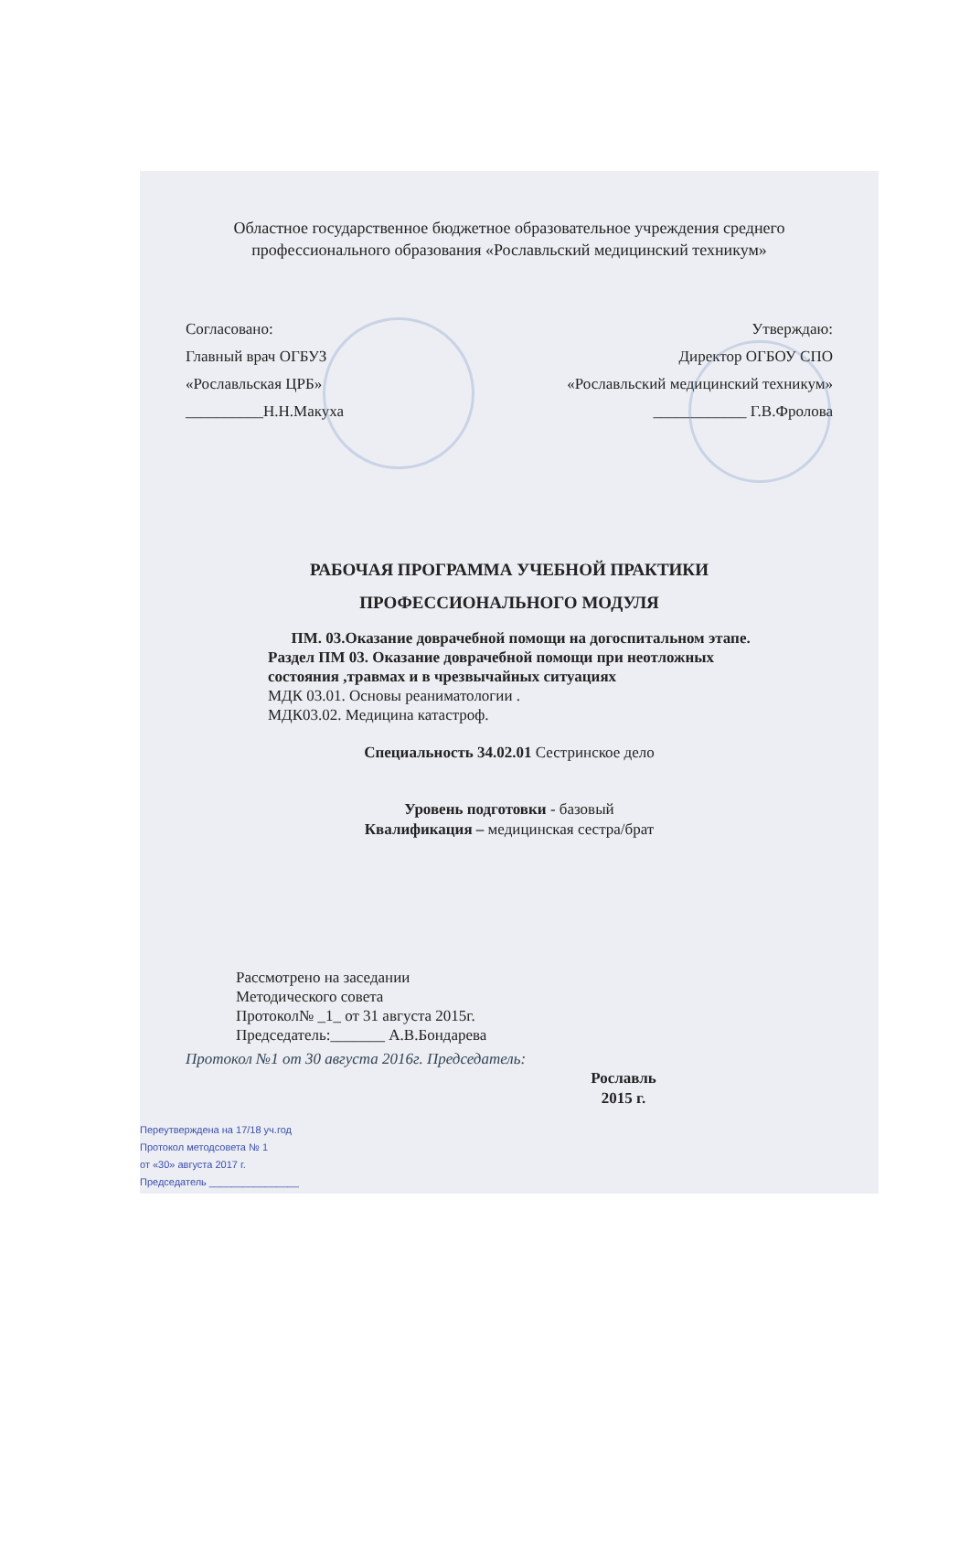Областное государственное бюджетное образовательное учреждения среднего
профессионального образования «Рославльский медицинский техникум»
Согласовано:
Главный врач ОГБУЗ
«Рославльская ЦРБ»
__________Н.Н.Макуха
Утверждаю:
Директор ОГБОУ СПО
«Рославльский медицинский техникум»
____________ Г.В.Фролова
РАБОЧАЯ ПРОГРАММА УЧЕБНОЙ ПРАКТИКИ
ПРОФЕССИОНАЛЬНОГО МОДУЛЯ
ПМ. 03.Оказание доврачебной помощи на догоспитальном этапе.
Раздел ПМ 03. Оказание доврачебной помощи при неотложных
состояния ,травмах и в чрезвычайных ситуациях
МДК 03.01. Основы реаниматологии .
МДК03.02. Медицина катастроф.
Специальность 34.02.01 Сестринское дело
Уровень подготовки - базовый
Квалификация – медицинская сестра/брат
Рассмотрено на заседании
Методического совета
Протокол№ _1_ от 31 августа 2015г.
Председатель:_______ А.В.Бондарева
Протокол №1 от 30 августа 2016г. Председатель:
Рославль
2015 г.
Переутверждена на 17/18 уч.год
Протокол методсовета № 1
от «30» августа 2017 г.
Председатель ________________